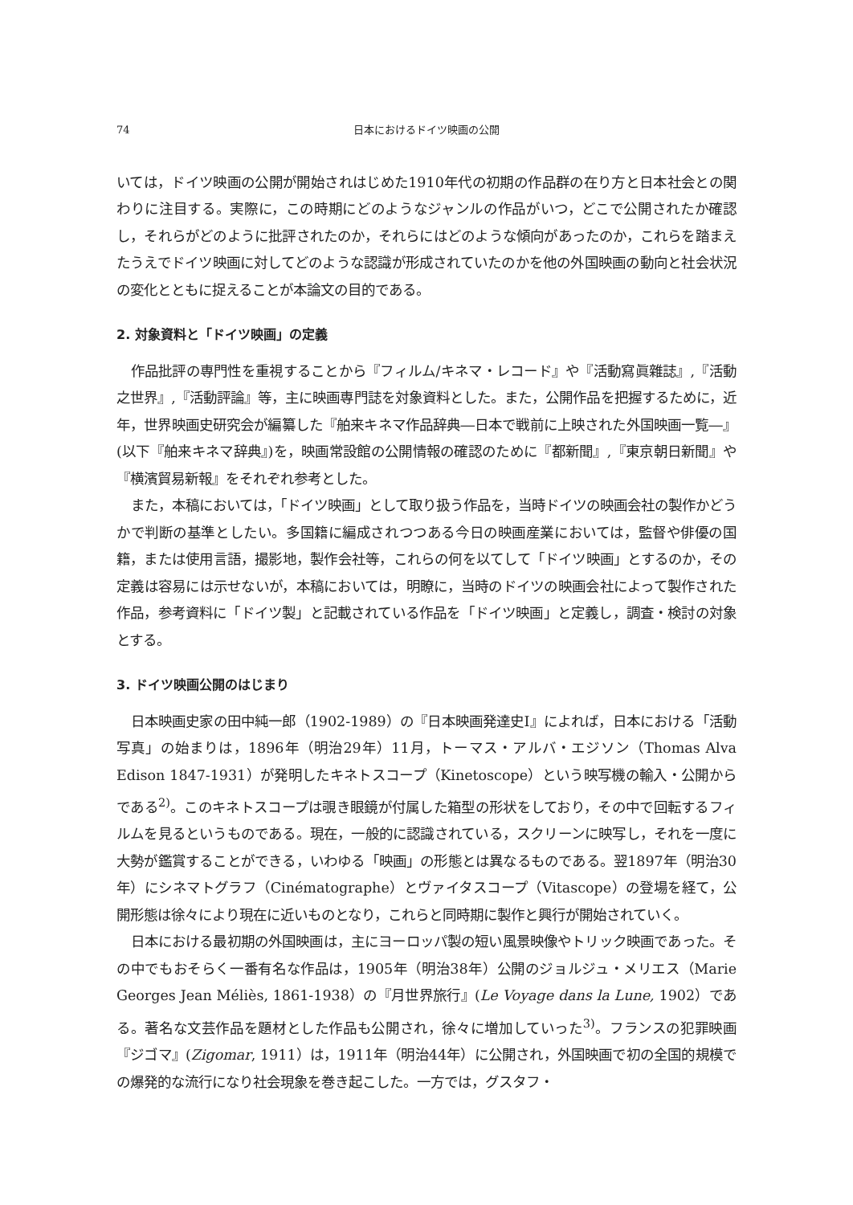74 日本におけるドイツ映画の公開
いては，ドイツ映画の公開が開始されはじめた1910年代の初期の作品群の在り方と日本社会との関わりに注目する。実際に，この時期にどのようなジャンルの作品がいつ，どこで公開されたか確認し，それらがどのように批評されたのか，それらにはどのような傾向があったのか，これらを踏まえたうえでドイツ映画に対してどのような認識が形成されていたのかを他の外国映画の動向と社会状況の変化とともに捉えることが本論文の目的である。
2. 対象資料と「ドイツ映画」の定義
作品批評の専門性を重視することから『フィルム/キネマ・レコード』や『活動寫眞雜誌』,『活動之世界』,『活動評論』等，主に映画専門誌を対象資料とした。また，公開作品を把握するために，近年，世界映画史研究会が編纂した『舶来キネマ作品辞典―日本で戦前に上映された外国映画一覧―』(以下『舶来キネマ辞典』)を，映画常設館の公開情報の確認のために『都新聞』,『東京朝日新聞』や『横濱貿易新報』をそれぞれ参考とした。
また，本稿においては，「ドイツ映画」として取り扱う作品を，当時ドイツの映画会社の製作かどうかで判断の基準としたい。多国籍に編成されつつある今日の映画産業においては，監督や俳優の国籍，または使用言語，撮影地，製作会社等，これらの何を以てして「ドイツ映画」とするのか，その定義は容易には示せないが，本稿においては，明瞭に，当時のドイツの映画会社によって製作された作品，参考資料に「ドイツ製」と記載されている作品を「ドイツ映画」と定義し，調査・検討の対象とする。
3. ドイツ映画公開のはじまり
日本映画史家の田中純一郎（1902-1989）の『日本映画発達史Ⅰ』によれば，日本における「活動写真」の始まりは，1896年（明治29年）11月，トーマス・アルバ・エジソン（Thomas Alva Edison 1847-1931）が発明したキネトスコープ（Kinetoscope）という映写機の輸入・公開からである<sup>2)</sup>。このキネトスコープは覗き眼鏡が付属した箱型の形状をしており，その中で回転するフィルムを見るというものである。現在，一般的に認識されている，スクリーンに映写し，それを一度に大勢が鑑賞することができる，いわゆる「映画」の形態とは異なるものである。翌1897年（明治30年）にシネマトグラフ（Cinématographe）とヴァイタスコープ（Vitascope）の登場を経て，公開形態は徐々により現在に近いものとなり，これらと同時期に製作と興行が開始されていく。
日本における最初期の外国映画は，主にヨーロッパ製の短い風景映像やトリック映画であった。その中でもおそらく一番有名な作品は，1905年（明治38年）公開のジョルジュ・メリエス（Marie Georges Jean Méliès, 1861-1938）の『月世界旅行』(Le Voyage dans la Lune, 1902）である。著名な文芸作品を題材とした作品も公開され，徐々に増加していった<sup>3)</sup>。フランスの犯罪映画『ジゴマ』(Zigomar, 1911）は，1911年（明治44年）に公開され，外国映画で初の全国的規模での爆発的な流行になり社会現象を巻き起こした。一方では，グスタフ・